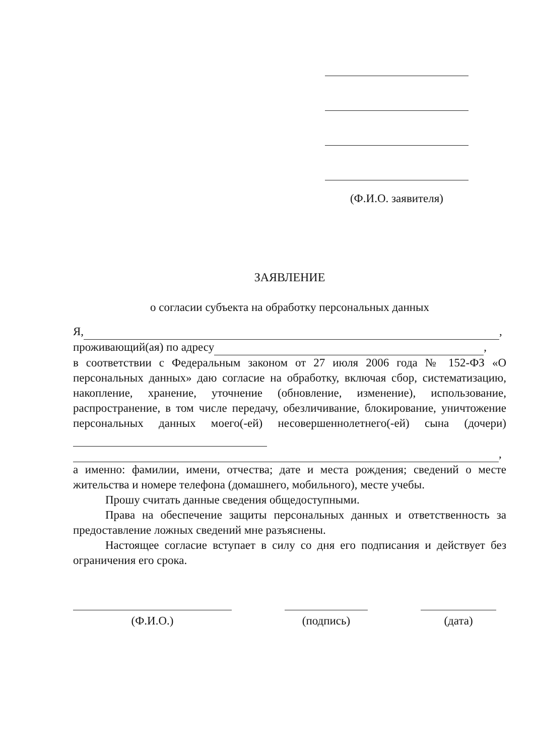(Ф.И.О. заявителя)
ЗАЯВЛЕНИЕ
о согласии субъекта на обработку персональных данных
Я, ,
проживающий(ая) по адресу ,
в соответствии с Федеральным законом от 27 июля 2006 года № 152-ФЗ «О персональных данных» даю согласие на обработку, включая сбор, систематизацию, накопление, хранение, уточнение (обновление, изменение), использование, распространение, в том числе передачу, обезличивание, блокирование, уничтожение персональных данных моего(-ей) несовершеннолетнего(-ей) сына (дочери)
,
а именно: фамилии, имени, отчества; дате и места рождения; сведений о месте жительства и номере телефона (домашнего, мобильного), месте учебы.
Прошу считать данные сведения общедоступными.
Права на обеспечение защиты персональных данных и ответственность за предоставление ложных сведений мне разъяснены.
Настоящее согласие вступает в силу со дня его подписания и действует без ограничения его срока.
(Ф.И.О.) (подпись) (дата)